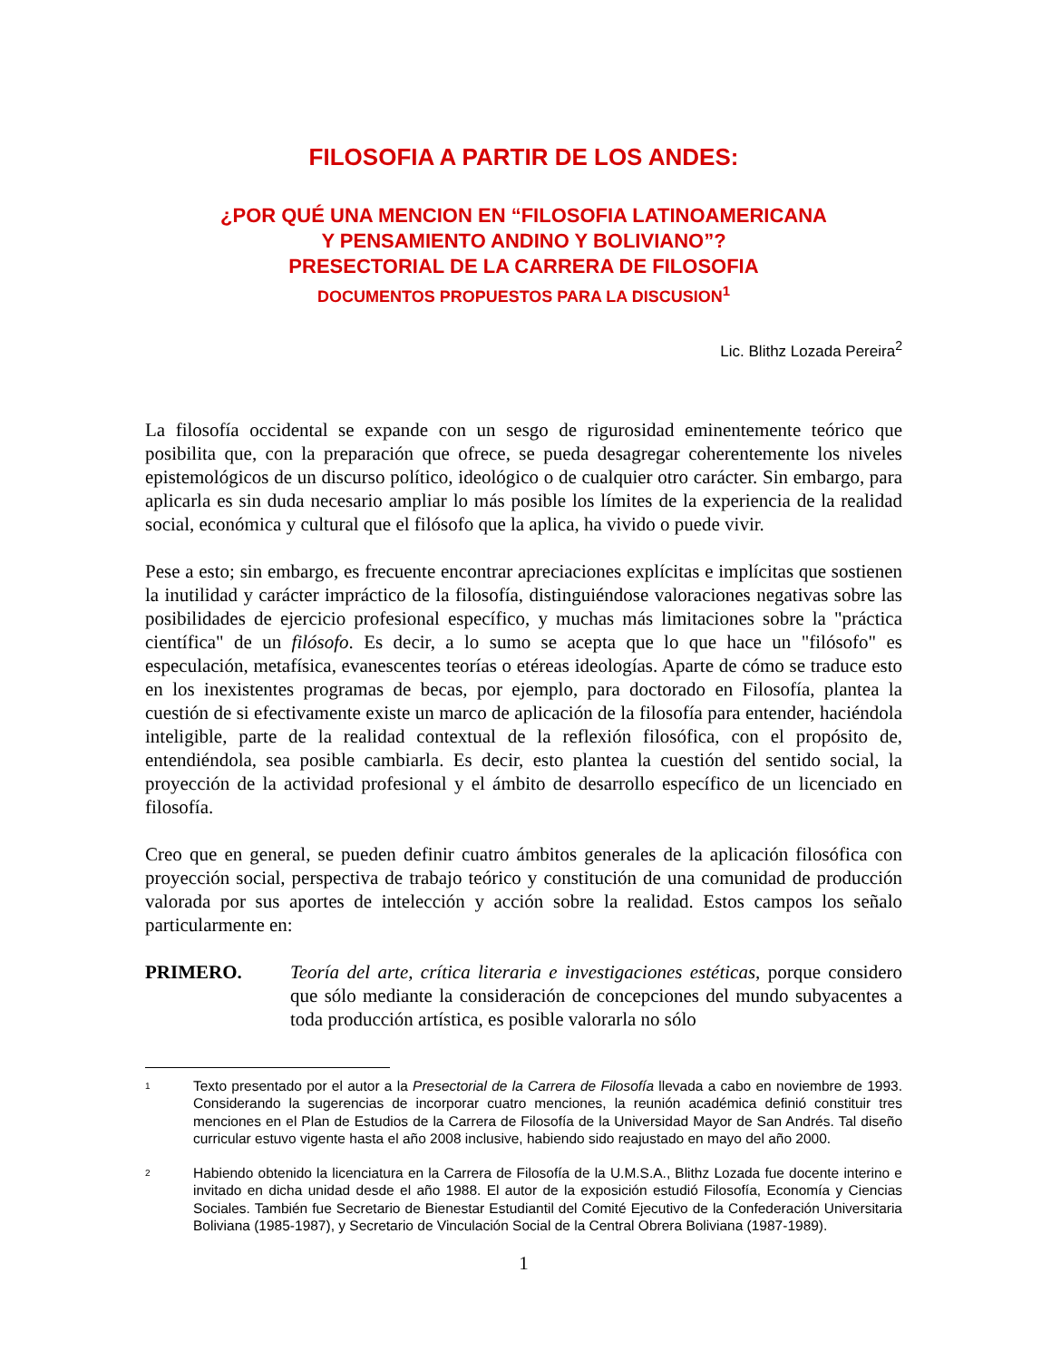FILOSOFIA A PARTIR DE LOS ANDES:
¿POR QUÉ UNA MENCION EN “FILOSOFIA LATINOAMERICANA
Y PENSAMIENTO ANDINO Y BOLIVIANO”?
PRESECTORIAL DE LA CARRERA DE FILOSOFIA
DOCUMENTOS PROPUESTOS PARA LA DISCUSION<sup>1</sup>
Lic. Blithz Lozada Pereira<sup>2</sup>
La filosofía occidental se expande con un sesgo de rigurosidad eminentemente teórico que posibilita que, con la preparación que ofrece, se pueda desagregar coherentemente los niveles epistemológicos de un discurso político, ideológico o de cualquier otro carácter. Sin embargo, para aplicarla es sin duda necesario ampliar lo más posible los límites de la experiencia de la realidad social, económica y cultural que el filósofo que la aplica, ha vivido o puede vivir.
Pese a esto; sin embargo, es frecuente encontrar apreciaciones explícitas e implícitas que sostienen la inutilidad y carácter impráctico de la filosofía, distinguiéndose valoraciones negativas sobre las posibilidades de ejercicio profesional específico, y muchas más limitaciones sobre la "práctica científica" de un filósofo. Es decir, a lo sumo se acepta que lo que hace un "filósofo" es especulación, metafísica, evanescentes teorías o etéreas ideologías. Aparte de cómo se traduce esto en los inexistentes programas de becas, por ejemplo, para doctorado en Filosofía, plantea la cuestión de si efectivamente existe un marco de aplicación de la filosofía para entender, haciéndola inteligible, parte de la realidad contextual de la reflexión filosófica, con el propósito de, entendiéndola, sea posible cambiarla. Es decir, esto plantea la cuestión del sentido social, la proyección de la actividad profesional y el ámbito de desarrollo específico de un licenciado en filosofía.
Creo que en general, se pueden definir cuatro ámbitos generales de la aplicación filosófica con proyección social, perspectiva de trabajo teórico y constitución de una comunidad de producción valorada por sus aportes de intelección y acción sobre la realidad. Estos campos los señalo particularmente en:
PRIMERO. Teoría del arte, crítica literaria e investigaciones estéticas, porque considero que sólo mediante la consideración de concepciones del mundo subyacentes a toda producción artística, es posible valorarla no sólo
<sup>1</sup> Texto presentado por el autor a la Presectorial de la Carrera de Filosofía llevada a cabo en noviembre de 1993. Considerando la sugerencias de incorporar cuatro menciones, la reunión académica definió constituir tres menciones en el Plan de Estudios de la Carrera de Filosofía de la Universidad Mayor de San Andrés. Tal diseño curricular estuvo vigente hasta el año 2008 inclusive, habiendo sido reajustado en mayo del año 2000.
<sup>2</sup> Habiendo obtenido la licenciatura en la Carrera de Filosofía de la U.M.S.A., Blithz Lozada fue docente interino e invitado en dicha unidad desde el año 1988. El autor de la exposición estudió Filosofía, Economía y Ciencias Sociales. También fue Secretario de Bienestar Estudiantil del Comité Ejecutivo de la Confederación Universitaria Boliviana (1985-1987), y Secretario de Vinculación Social de la Central Obrera Boliviana (1987-1989).
1